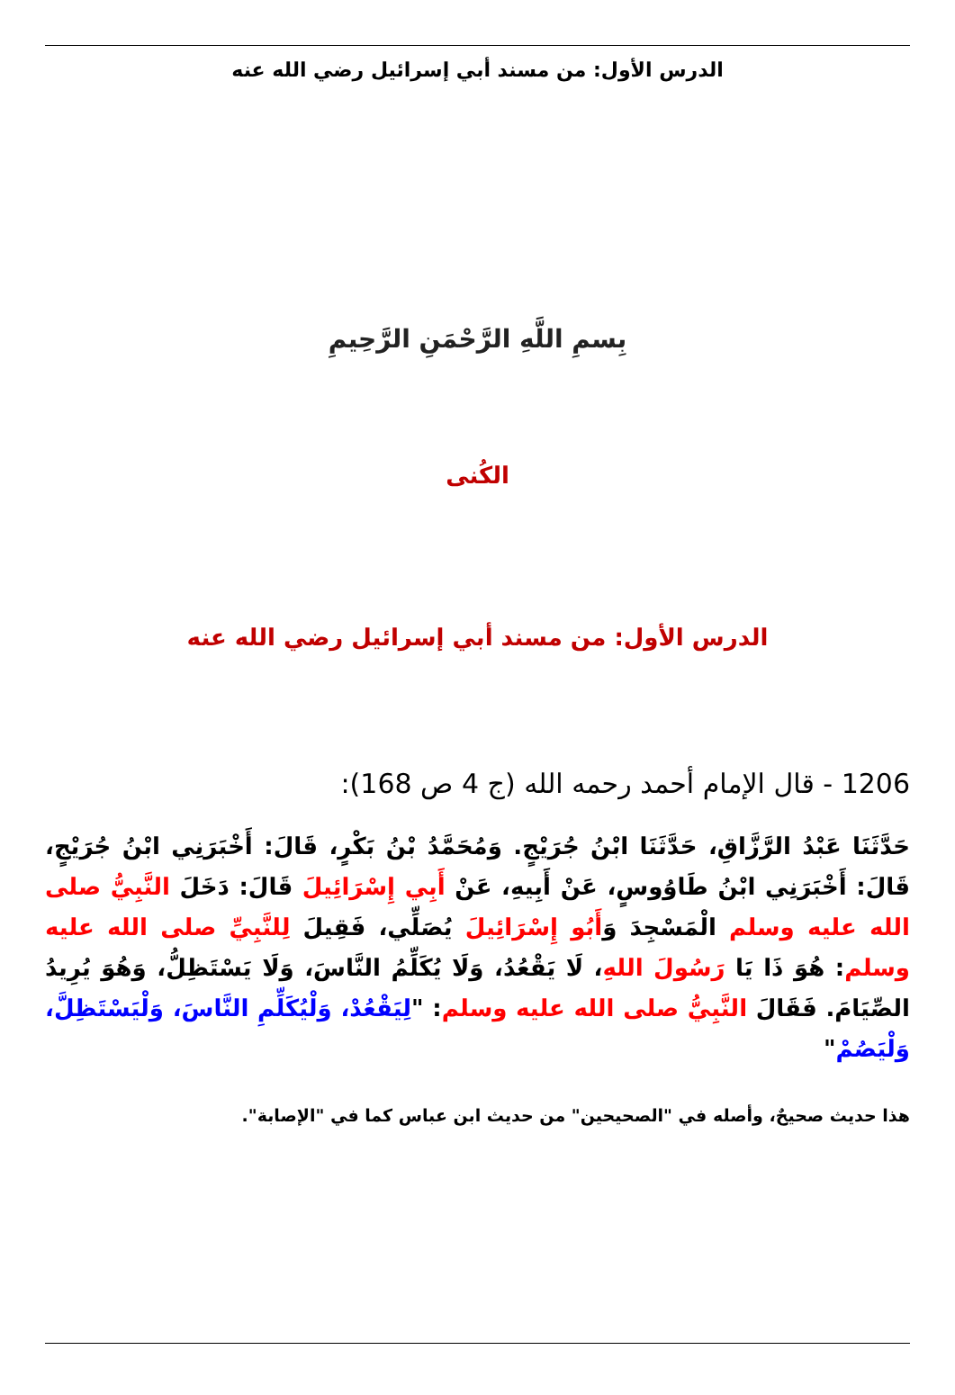الدرس الأول: من مسند أبي إسرائيل رضي الله عنه
بِسمِ اللَّهِ الرَّحْمَنِ الرَّحِيمِ
الكُنى
الدرس الأول: من مسند أبي إسرائيل رضي الله عنه
1206 - قال الإمام أحمد رحمه الله (ج 4 ص 168):
حَدَّثَنَا عَبْدُ الرَّزَّاقِ، حَدَّثَنَا ابْنُ جُرَيْجٍ. وَمُحَمَّدُ بْنُ بَكْرٍ، قَالَ: أَخْبَرَنِي ابْنُ جُرَيْجٍ، قَالَ: أَخْبَرَنِي ابْنُ طَاوُوسٍ، عَنْ أَبِيهِ، عَنْ أَبِي إِسْرَائِيلَ قَالَ: دَخَلَ النَّبِيُّ صلى الله عليه وسلم الْمَسْجِدَ وَأَبُو إِسْرَائِيلَ يُصَلِّي، فَقِيلَ لِلنَّبِيِّ صلى الله عليه وسلم: هُوَ ذَا يَا رَسُولَ اللهِ، لَا يَقْعُدُ، وَلَا يُكَلِّمُ النَّاسَ، وَلَا يَسْتَظِلُّ، وَهُوَ يُرِيدُ الصِّيَامَ. فَقَالَ النَّبِيُّ صلى الله عليه وسلم: "لِيَقْعُدْ، وَلْيُكَلِّمِ النَّاسَ، وَلْيَسْتَظِلَّ، وَلْيَصُمْ"
هذا حديث صحيحٌ، وأصله في "الصحيحين" من حديث ابن عباس كما في "الإصابة".